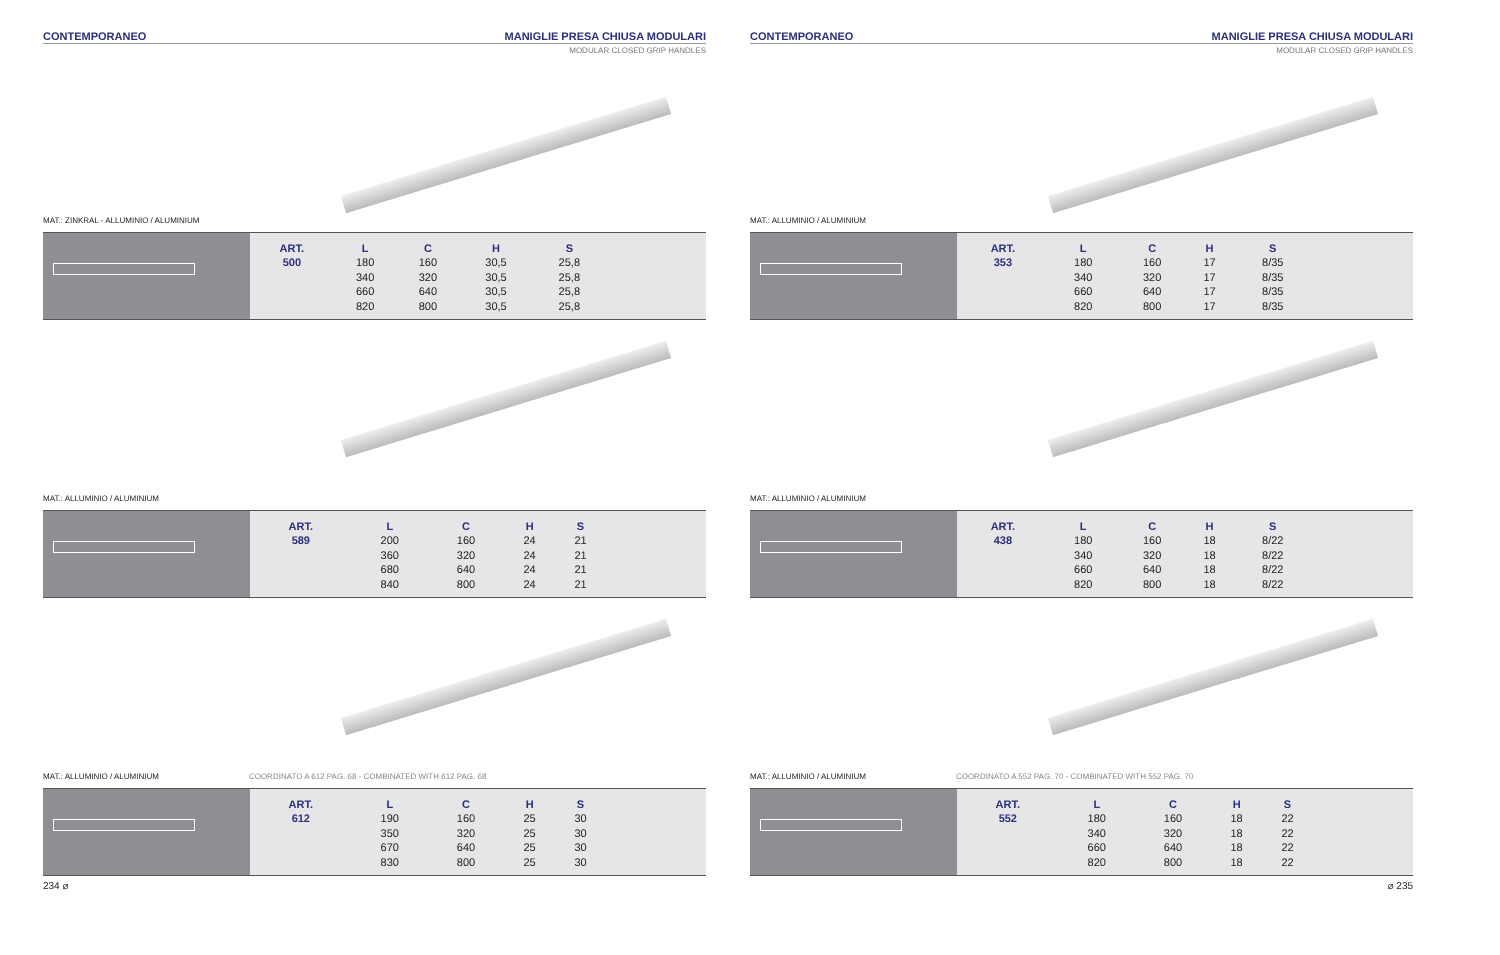CONTEMPORANEO MANIGLIE PRESA CHIUSA MODULARI
MODULAR CLOSED GRIP HANDLES
MAT.: ZINKRAL - ALLUMINIO / ALUMINIUM
| ART. | L | C | H | S | |
| --- | --- | --- | --- | --- | --- |
| 500 | 180 340 660 820 | 160 320 640 800 | 30,5 30,5 30,5 30,5 | 25,8 25,8 25,8 25,8 | |
MAT.: ALLUMINIO / ALUMINIUM
| ART. | L | C | H | S | |
| --- | --- | --- | --- | --- | --- |
| 589 | 200 360 680 840 | 160 320 640 800 | 24 24 24 24 | 21 21 21 21 | |
MAT.: ALLUMINIO / ALUMINIUM COORDINATO A 612 PAG. 68 - COMBINATED WITH 612 PAG. 68
| ART. | L | C | H | S | |
| --- | --- | --- | --- | --- | --- |
| 612 | 190 350 670 830 | 160 320 640 800 | 25 25 25 25 | 30 30 30 30 | |
234 ⌀
CONTEMPORANEO MANIGLIE PRESA CHIUSA MODULARI
MODULAR CLOSED GRIP HANDLES
MAT.: ALLUMINIO / ALUMINIUM
| ART. | L | C | H | S | |
| --- | --- | --- | --- | --- | --- |
| 353 | 180 340 660 820 | 160 320 640 800 | 17 17 17 17 | 8/35 8/35 8/35 8/35 | |
MAT.: ALLUMINIO / ALUMINIUM
| ART. | L | C | H | S | |
| --- | --- | --- | --- | --- | --- |
| 438 | 180 340 660 820 | 160 320 640 800 | 18 18 18 18 | 8/22 8/22 8/22 8/22 | |
MAT.: ALLUMINIO / ALUMINIUM COORDINATO A 552 PAG. 70 - COMBINATED WITH 552 PAG. 70
| ART. | L | C | H | S | |
| --- | --- | --- | --- | --- | --- |
| 552 | 180 340 660 820 | 160 320 640 800 | 18 18 18 18 | 22 22 22 22 | |
⌀ 235